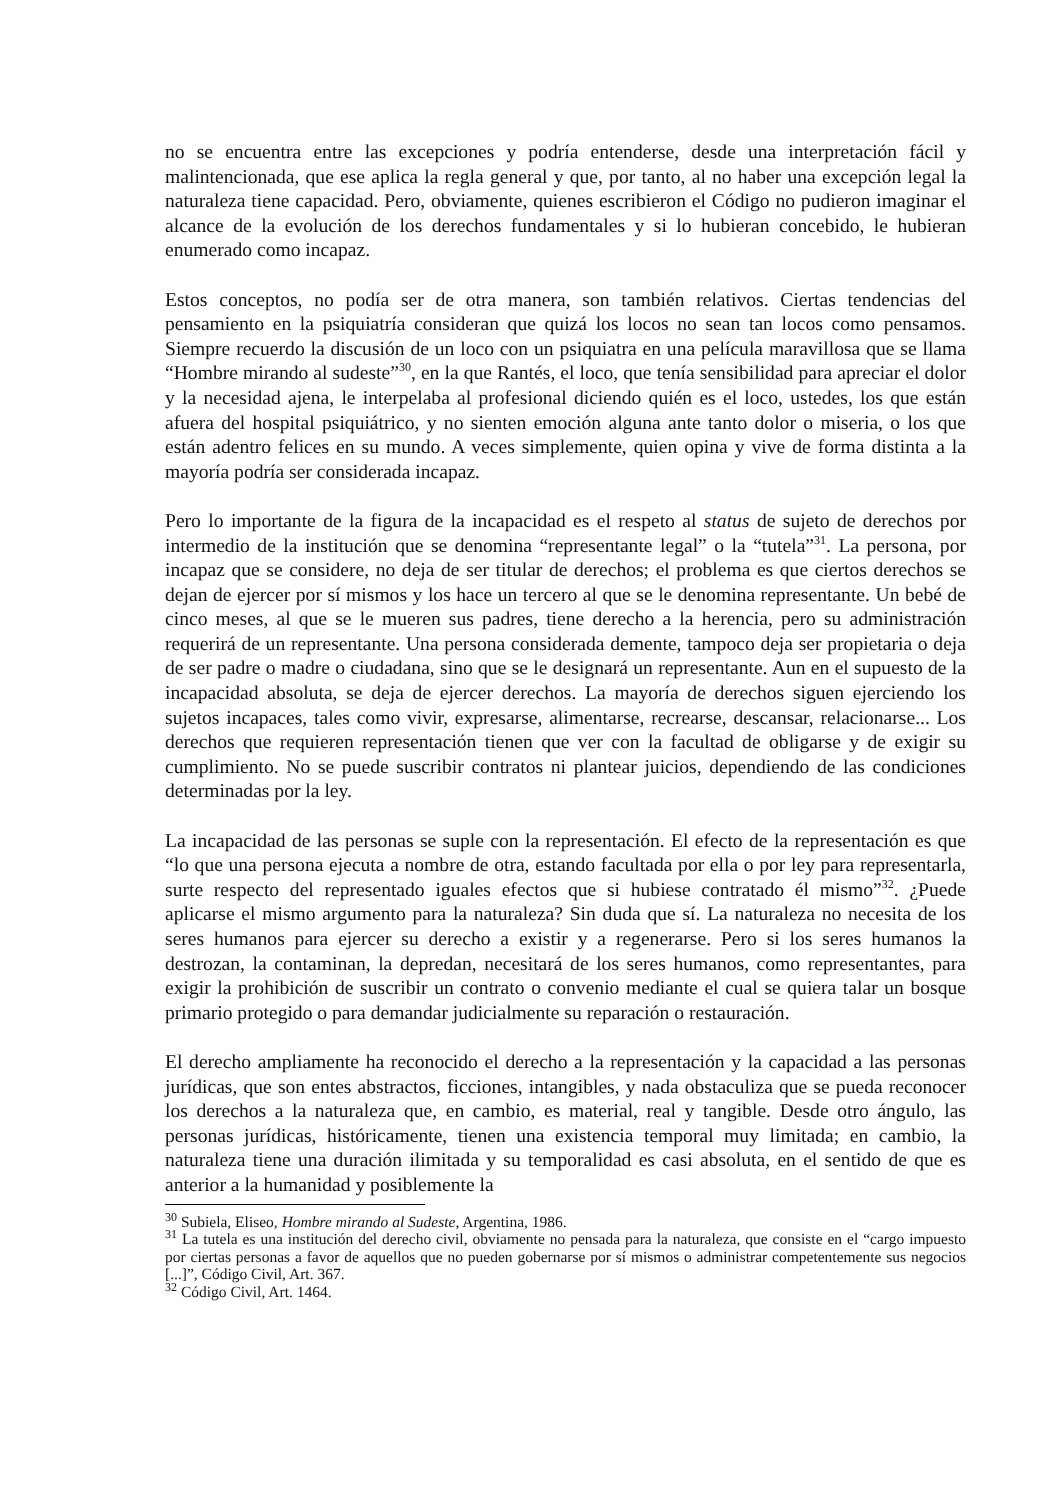no se encuentra entre las excepciones y podría entenderse, desde una interpretación fácil y malintencionada, que ese aplica la regla general y que, por tanto, al no haber una excepción legal la naturaleza tiene capacidad. Pero, obviamente, quienes escribieron el Código no pudieron imaginar el alcance de la evolución de los derechos fundamentales y si lo hubieran concebido, le hubieran enumerado como incapaz.
Estos conceptos, no podía ser de otra manera, son también relativos. Ciertas tendencias del pensamiento en la psiquiatría consideran que quizá los locos no sean tan locos como pensamos. Siempre recuerdo la discusión de un loco con un psiquiatra en una película maravillosa que se llama “Hombre mirando al sudeste”<sup>30</sup>, en la que Rantés, el loco, que tenía sensibilidad para apreciar el dolor y la necesidad ajena, le interpelaba al profesional diciendo quién es el loco, ustedes, los que están afuera del hospital psiquiátrico, y no sienten emoción alguna ante tanto dolor o miseria, o los que están adentro felices en su mundo. A veces simplemente, quien opina y vive de forma distinta a la mayoría podría ser considerada incapaz.
Pero lo importante de la figura de la incapacidad es el respeto al status de sujeto de derechos por intermedio de la institución que se denomina “representante legal” o la “tutela”<sup>31</sup>. La persona, por incapaz que se considere, no deja de ser titular de derechos; el problema es que ciertos derechos se dejan de ejercer por sí mismos y los hace un tercero al que se le denomina representante. Un bebé de cinco meses, al que se le mueren sus padres, tiene derecho a la herencia, pero su administración requerirá de un representante. Una persona considerada demente, tampoco deja ser propietaria o deja de ser padre o madre o ciudadana, sino que se le designará un representante. Aun en el supuesto de la incapacidad absoluta, se deja de ejercer derechos. La mayoría de derechos siguen ejerciendo los sujetos incapaces, tales como vivir, expresarse, alimentarse, recrearse, descansar, relacionarse... Los derechos que requieren representación tienen que ver con la facultad de obligarse y de exigir su cumplimiento. No se puede suscribir contratos ni plantear juicios, dependiendo de las condiciones determinadas por la ley.
La incapacidad de las personas se suple con la representación. El efecto de la representación es que “lo que una persona ejecuta a nombre de otra, estando facultada por ella o por ley para representarla, surte respecto del representado iguales efectos que si hubiese contratado él mismo”<sup>32</sup>. ¿Puede aplicarse el mismo argumento para la naturaleza? Sin duda que sí. La naturaleza no necesita de los seres humanos para ejercer su derecho a existir y a regenerarse. Pero si los seres humanos la destrozan, la contaminan, la depredan, necesitará de los seres humanos, como representantes, para exigir la prohibición de suscribir un contrato o convenio mediante el cual se quiera talar un bosque primario protegido o para demandar judicialmente su reparación o restauración.
El derecho ampliamente ha reconocido el derecho a la representación y la capacidad a las personas jurídicas, que son entes abstractos, ficciones, intangibles, y nada obstaculiza que se pueda reconocer los derechos a la naturaleza que, en cambio, es material, real y tangible. Desde otro ángulo, las personas jurídicas, históricamente, tienen una existencia temporal muy limitada; en cambio, la naturaleza tiene una duración ilimitada y su temporalidad es casi absoluta, en el sentido de que es anterior a la humanidad y posiblemente la
<sup>30</sup> Subiela, Eliseo, Hombre mirando al Sudeste, Argentina, 1986.
<sup>31</sup> La tutela es una institución del derecho civil, obviamente no pensada para la naturaleza, que consiste en el “cargo impuesto por ciertas personas a favor de aquellos que no pueden gobernarse por sí mismos o administrar competentemente sus negocios [...]”, Código Civil, Art. 367.
<sup>32</sup> Código Civil, Art. 1464.